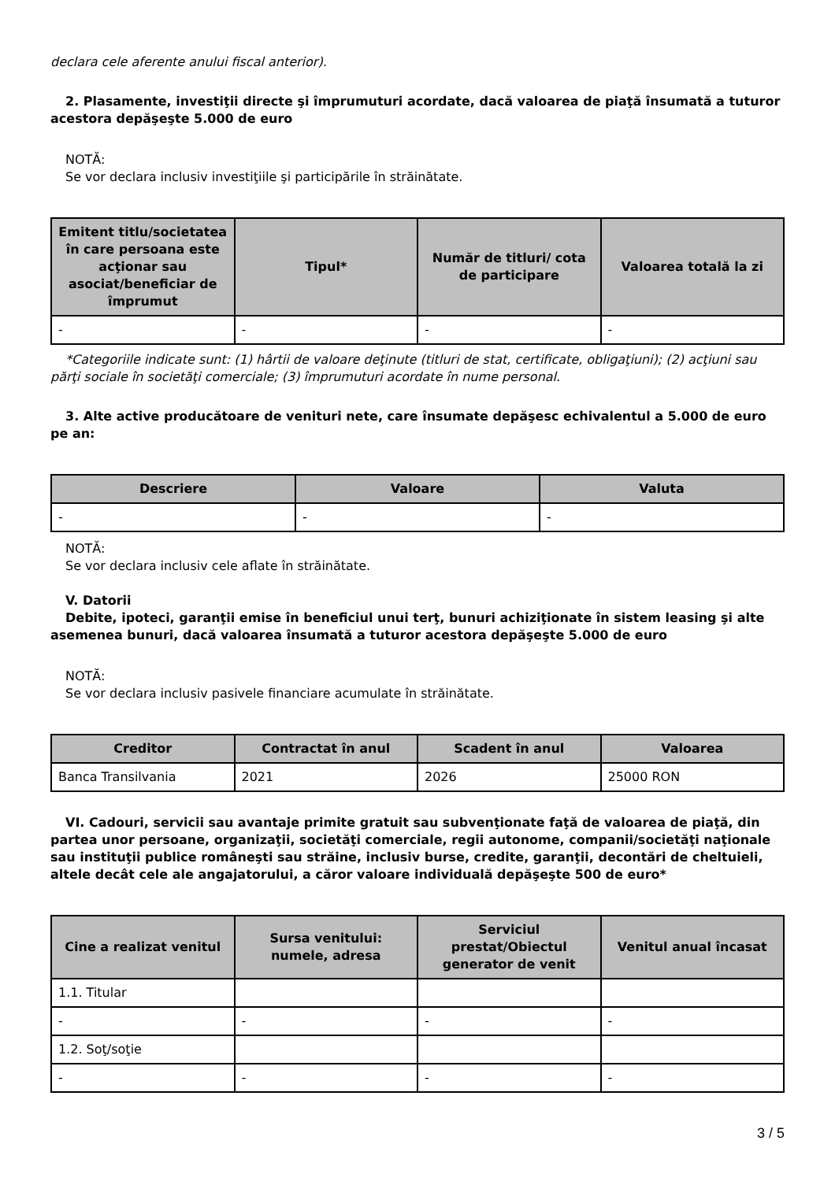declara cele aferente anului fiscal anterior).
2. Plasamente, investiţii directe şi împrumuturi acordate, dacă valoarea de piaţă însumată a tuturor acestora depăşeşte 5.000 de euro
NOTĂ:
Se vor declara inclusiv investiţiile şi participările în străinătate.
| Emitent titlu/societatea în care persoana este acţionar sau asociat/beneficiar de împrumut | Tipul* | Număr de titluri/ cota de participare | Valoarea totală la zi |
| --- | --- | --- | --- |
| - | - | - | - |
*Categoriile indicate sunt: (1) hârtii de valoare deţinute (titluri de stat, certificate, obligaţiuni); (2) acţiuni sau părţi sociale în societăţi comerciale; (3) împrumuturi acordate în nume personal.
3. Alte active producătoare de venituri nete, care însumate depăşesc echivalentul a 5.000 de euro pe an:
| Descriere | Valoare | Valuta |
| --- | --- | --- |
| - | - | - |
NOTĂ:
Se vor declara inclusiv cele aflate în străinătate.
V. Datorii
Debite, ipoteci, garanţii emise în beneficiul unui terţ, bunuri achiziţionate în sistem leasing şi alte asemenea bunuri, dacă valoarea însumată a tuturor acestora depăşeşte 5.000 de euro
NOTĂ:
Se vor declara inclusiv pasivele financiare acumulate în străinătate.
| Creditor | Contractat în anul | Scadent în anul | Valoarea |
| --- | --- | --- | --- |
| Banca Transilvania | 2021 | 2026 | 25000 RON |
VI. Cadouri, servicii sau avantaje primite gratuit sau subvenţionate faţă de valoarea de piaţă, din partea unor persoane, organizaţii, societăţi comerciale, regii autonome, companii/societăţi naţionale sau instituţii publice româneşti sau străine, inclusiv burse, credite, garanţii, decontări de cheltuieli, altele decât cele ale angajatorului, a căror valoare individuală depăşeşte 500 de euro*
| Cine a realizat venitul | Sursa venitului: numele, adresa | Serviciul prestat/Obiectul generator de venit | Venitul anual încasat |
| --- | --- | --- | --- |
| 1.1. Titular | | | |
| - | - | - | - |
| 1.2. Soţ/soţie | | | |
| - | - | - | - |
3 / 5